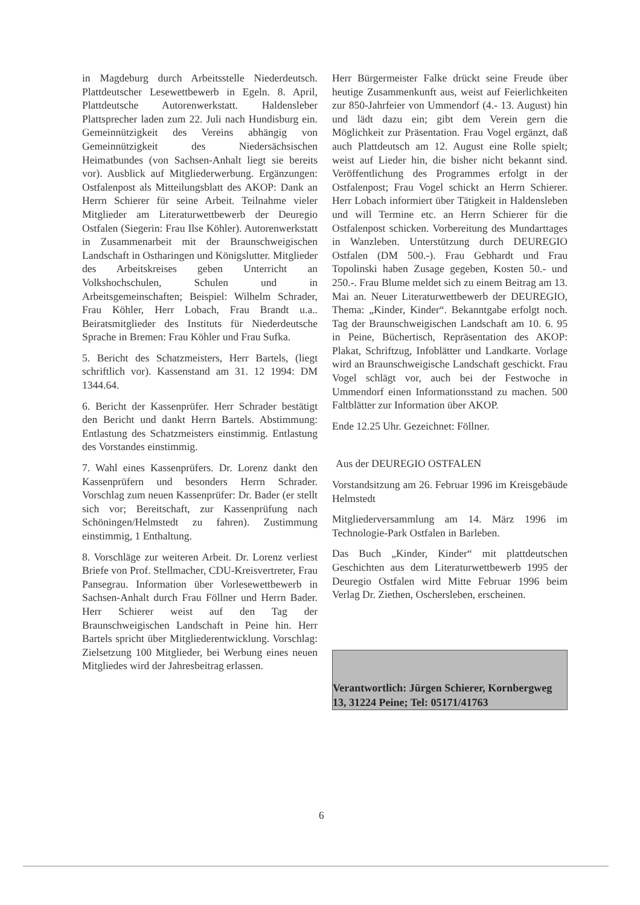in Magdeburg durch Arbeitsstelle Niederdeutsch. Plattdeutscher Lesewettbewerb in Egeln. 8. April, Plattdeutsche Autorenwerkstatt. Haldensleber Plattsprecher laden zum 22. Juli nach Hundisburg ein. Gemeinnützigkeit des Vereins abhängig von Gemeinnützigkeit des Niedersächsischen Heimatbundes (von Sachsen-Anhalt liegt sie bereits vor). Ausblick auf Mitgliederwerbung. Ergänzungen: Ostfalenpost als Mitteilungsblatt des AKOP: Dank an Herrn Schierer für seine Arbeit. Teilnahme vieler Mitglieder am Literaturwettbewerb der Deuregio Ostfalen (Siegerin: Frau Ilse Köhler). Autorenwerkstatt in Zusammenarbeit mit der Braunschweigischen Landschaft in Ostharingen und Königslutter. Mitglieder des Arbeitskreises geben Unterricht an Volkshochschulen, Schulen und in Arbeitsgemeinschaften; Beispiel: Wilhelm Schrader, Frau Köhler, Herr Lobach, Frau Brandt u.a.. Beiratsmitglieder des Instituts für Niederdeutsche Sprache in Bremen: Frau Köhler und Frau Sufka.
5. Bericht des Schatzmeisters, Herr Bartels, (liegt schriftlich vor). Kassenstand am 31. 12 1994: DM 1344.64.
6. Bericht der Kassenprüfer. Herr Schrader bestätigt den Bericht und dankt Herrn Bartels. Abstimmung: Entlastung des Schatzmeisters einstimmig. Entlastung des Vorstandes einstimmig.
7. Wahl eines Kassenprüfers. Dr. Lorenz dankt den Kassenprüfern und besonders Herrn Schrader. Vorschlag zum neuen Kassenprüfer: Dr. Bader (er stellt sich vor; Bereitschaft, zur Kassenprüfung nach Schöningen/Helmstedt zu fahren). Zustimmung einstimmig, 1 Enthaltung.
8. Vorschläge zur weiteren Arbeit. Dr. Lorenz verliest Briefe von Prof. Stellmacher, CDU-Kreisvertreter, Frau Pansegrau. Information über Vorlesewettbewerb in Sachsen-Anhalt durch Frau Föllner und Herrn Bader. Herr Schierer weist auf den Tag der Braunschweigischen Landschaft in Peine hin. Herr Bartels spricht über Mitgliederentwicklung. Vorschlag: Zielsetzung 100 Mitglieder, bei Werbung eines neuen Mitgliedes wird der Jahresbeitrag erlassen.
Herr Bürgermeister Falke drückt seine Freude über heutige Zusammenkunft aus, weist auf Feierlichkeiten zur 850-Jahrfeier von Ummendorf (4.- 13. August) hin und lädt dazu ein; gibt dem Verein gern die Möglichkeit zur Präsentation. Frau Vogel ergänzt, daß auch Plattdeutsch am 12. August eine Rolle spielt; weist auf Lieder hin, die bisher nicht bekannt sind. Veröffentlichung des Programmes erfolgt in der Ostfalenpost; Frau Vogel schickt an Herrn Schierer. Herr Lobach informiert über Tätigkeit in Haldensleben und will Termine etc. an Herrn Schierer für die Ostfalenpost schicken. Vorbereitung des Mundarttages in Wanzleben. Unterstützung durch DEUREGIO Ostfalen (DM 500.-). Frau Gebhardt und Frau Topolinski haben Zusage gegeben, Kosten 50.- und 250.-. Frau Blume meldet sich zu einem Beitrag am 13. Mai an. Neuer Literaturwettbewerb der DEUREGIO, Thema: „Kinder, Kinder“. Bekanntgabe erfolgt noch. Tag der Braunschweigischen Landschaft am 10. 6. 95 in Peine, Büchertisch, Repräsentation des AKOP: Plakat, Schriftzug, Infoblätter und Landkarte. Vorlage wird an Braunschweigische Landschaft geschickt. Frau Vogel schlägt vor, auch bei der Festwoche in Ummendorf einen Informationsstand zu machen. 500 Faltblätter zur Information über AKOP.
Ende 12.25 Uhr. Gezeichnet: Föllner.
Aus der DEUREGIO OSTFALEN
Vorstandsitzung am 26. Februar 1996 im Kreisgebäude Helmstedt
Mitgliederversammlung am 14. März 1996 im Technologie-Park Ostfalen in Barleben.
Das Buch „Kinder, Kinder“ mit plattdeutschen Geschichten aus dem Literaturwettbewerb 1995 der Deuregio Ostfalen wird Mitte Februar 1996 beim Verlag Dr. Ziethen, Oschersleben, erscheinen.
Verantwortlich: Jürgen Schierer, Kornbergweg 13, 31224 Peine; Tel: 05171/41763
6